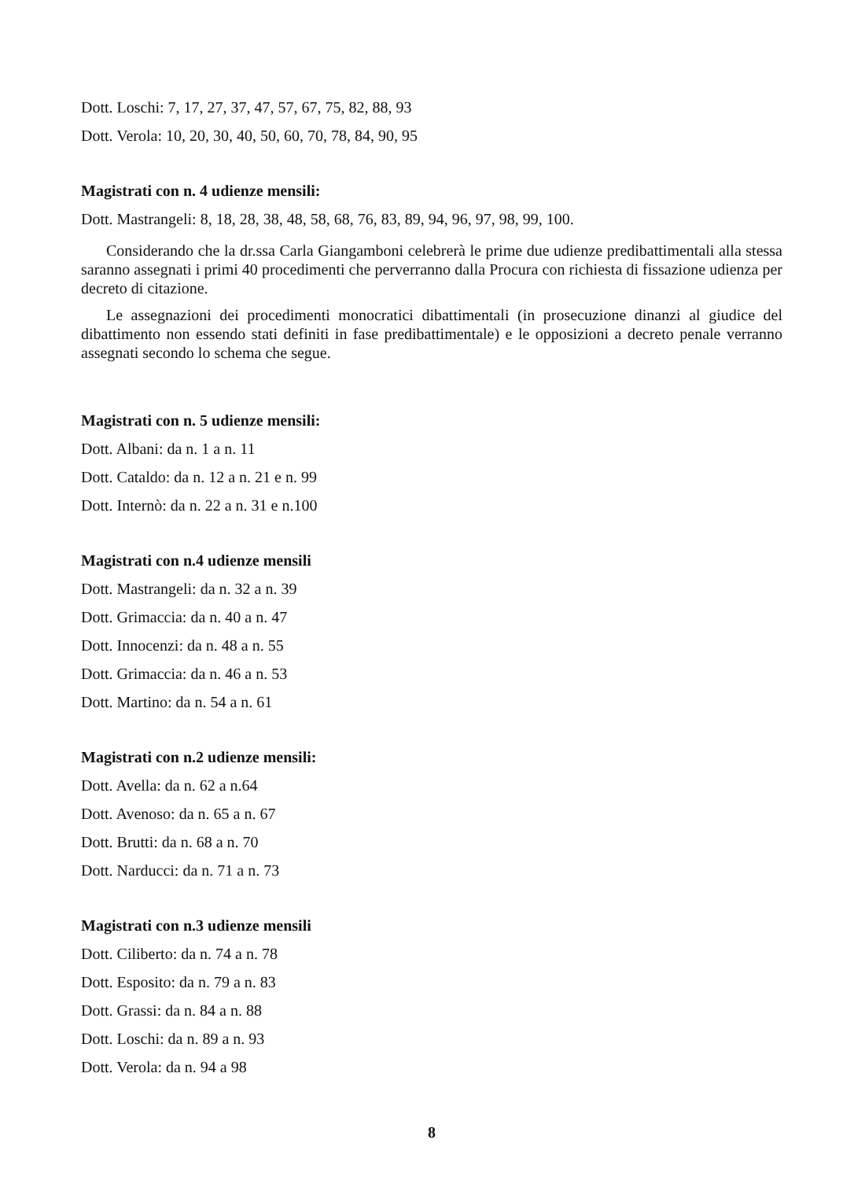Dott. Loschi: 7, 17, 27, 37, 47, 57, 67, 75, 82, 88, 93
Dott. Verola: 10, 20, 30, 40, 50, 60, 70, 78, 84, 90, 95
Magistrati con n. 4 udienze mensili:
Dott. Mastrangeli: 8, 18, 28, 38, 48, 58, 68, 76, 83, 89, 94, 96, 97, 98, 99, 100.
Considerando che la dr.ssa Carla Giangamboni celebrerà le prime due udienze predibattimentali alla stessa saranno assegnati i primi 40 procedimenti che perverranno dalla Procura con richiesta di fissazione udienza per decreto di citazione.
Le assegnazioni dei procedimenti monocratici dibattimentali (in prosecuzione dinanzi al giudice del dibattimento non essendo stati definiti in fase predibattimentale) e le opposizioni a decreto penale verranno assegnati secondo lo schema che segue.
Magistrati con n. 5 udienze mensili:
Dott. Albani: da n. 1 a n. 11
Dott. Cataldo: da n. 12 a n. 21 e n. 99
Dott. Internò: da n. 22 a n. 31 e n.100
Magistrati con n.4 udienze mensili
Dott. Mastrangeli: da n. 32 a n. 39
Dott. Grimaccia: da n. 40 a n. 47
Dott. Innocenzi: da n. 48 a n. 55
Dott. Grimaccia: da n. 46 a n. 53
Dott. Martino: da n. 54 a n. 61
Magistrati con n.2 udienze mensili:
Dott. Avella: da n. 62 a n.64
Dott. Avenoso: da n. 65 a n. 67
Dott. Brutti: da n. 68 a n. 70
Dott. Narducci: da n. 71 a n. 73
Magistrati con n.3 udienze mensili
Dott. Ciliberto: da n. 74 a n. 78
Dott. Esposito: da n. 79 a n. 83
Dott. Grassi: da n. 84 a n. 88
Dott. Loschi: da n. 89 a n. 93
Dott. Verola: da n. 94 a 98
8